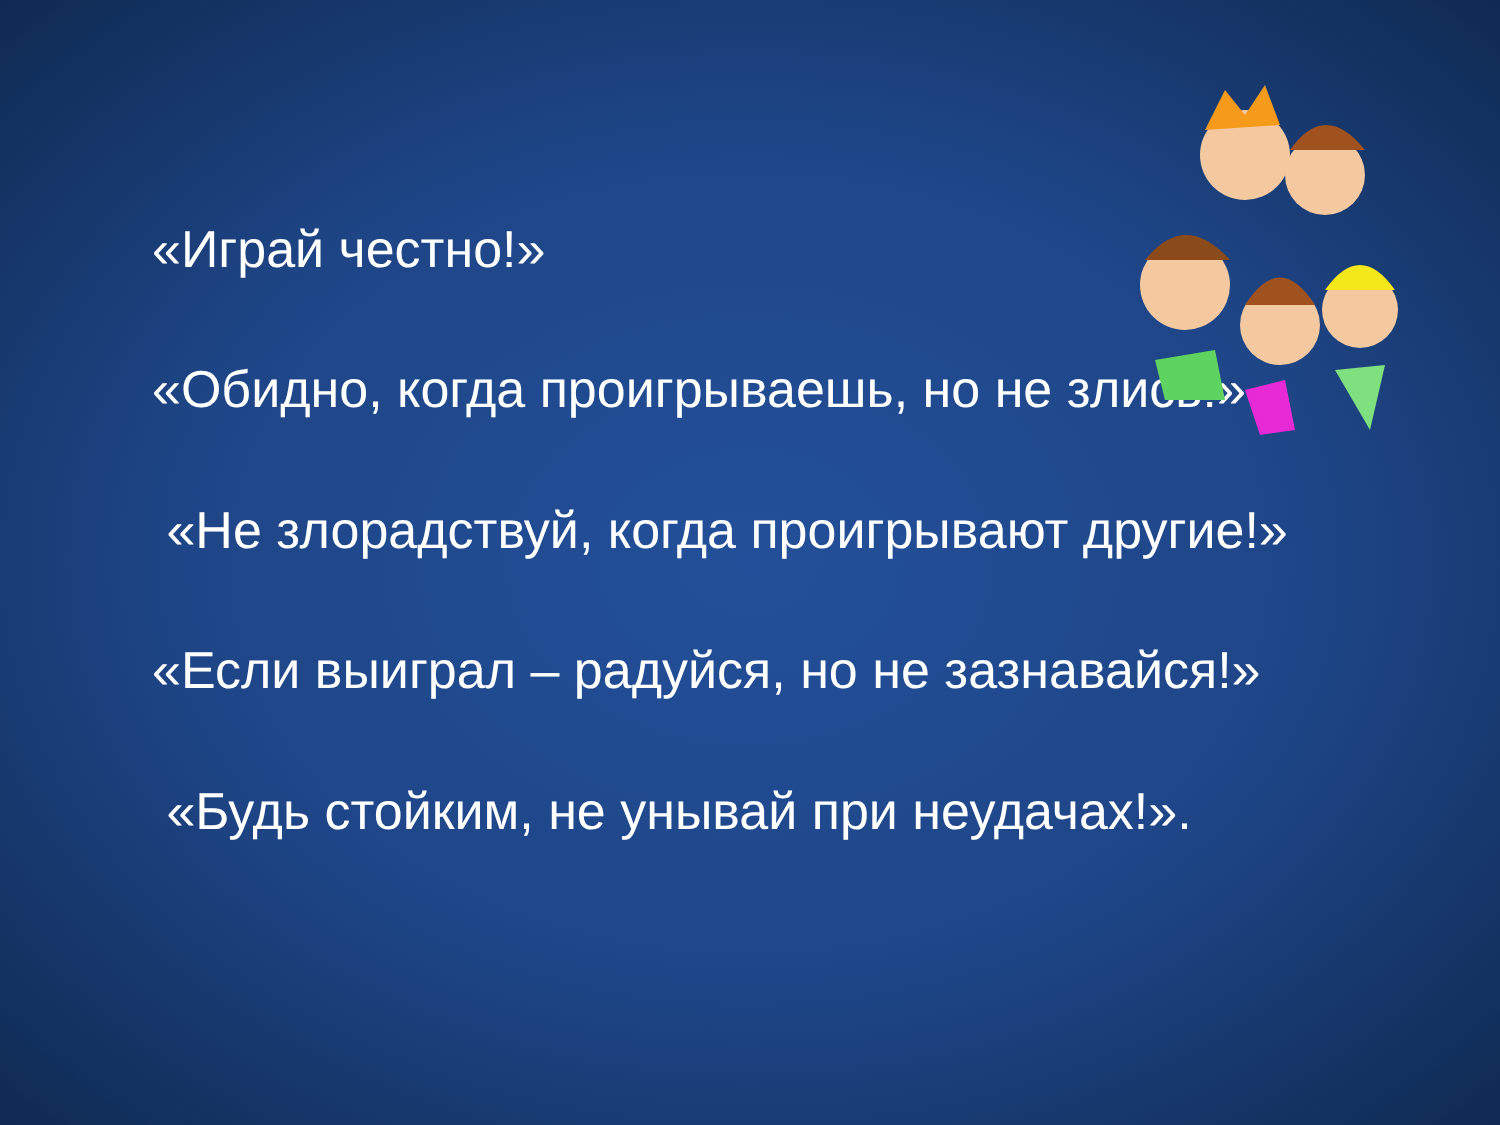«Играй честно!»
«Обидно, когда проигрываешь, но не злись!»
«Не злорадствуй, когда проигрывают другие!»
«Если выиграл – радуйся, но не зазнавайся!»
«Будь стойким, не унывай при неудачах!».